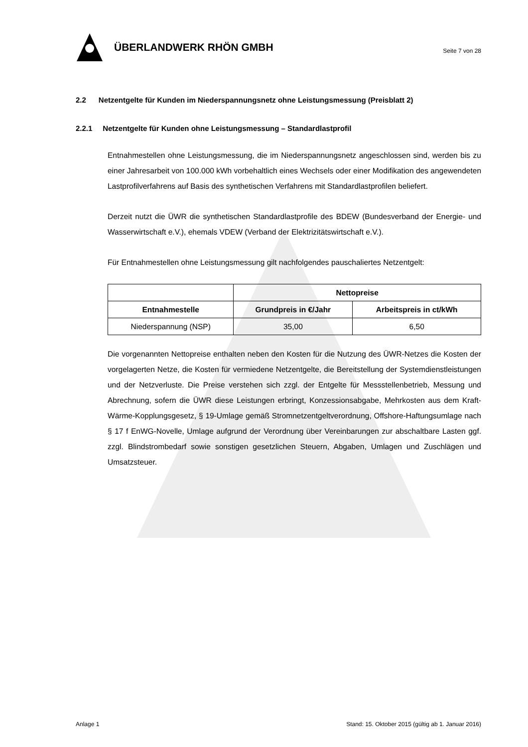ÜBERLANDWERK RHÖN GMBH
Seite 7 von 28
2.2 Netzentgelte für Kunden im Niederspannungsnetz ohne Leistungsmessung (Preisblatt 2)
2.2.1 Netzentgelte für Kunden ohne Leistungsmessung – Standardlastprofil
Entnahmestellen ohne Leistungsmessung, die im Niederspannungsnetz angeschlossen sind, werden bis zu einer Jahresarbeit von 100.000 kWh vorbehaltlich eines Wechsels oder einer Modifikation des angewendeten Lastprofilverfahrens auf Basis des synthetischen Verfahrens mit Standardlastprofilen beliefert.
Derzeit nutzt die ÜWR die synthetischen Standardlastprofile des BDEW (Bundesverband der Energie- und Wasserwirtschaft e.V.), ehemals VDEW (Verband der Elektrizitätswirtschaft e.V.).
Für Entnahmestellen ohne Leistungsmessung gilt nachfolgendes pauschaliertes Netzentgelt:
| | Nettopreise | |
| --- | --- | --- |
| Entnahmestelle | Grundpreis in €/Jahr | Arbeitspreis in ct/kWh |
| Niederspannung (NSP) | 35,00 | 6,50 |
Die vorgenannten Nettopreise enthalten neben den Kosten für die Nutzung des ÜWR-Netzes die Kosten der vorgelagerten Netze, die Kosten für vermiedene Netzentgelte, die Bereitstellung der Systemdienstleistungen und der Netzverluste. Die Preise verstehen sich zzgl. der Entgelte für Messstellenbetrieb, Messung und Abrechnung, sofern die ÜWR diese Leistungen erbringt, Konzessionsabgabe, Mehrkosten aus dem Kraft-Wärme-Kopplungsgesetz, § 19-Umlage gemäß Stromnetzentgeltverordnung, Offshore-Haftungsumlage nach § 17 f EnWG-Novelle, Umlage aufgrund der Verordnung über Vereinbarungen zur abschaltbare Lasten ggf. zzgl. Blindstrombedarf sowie sonstigen gesetzlichen Steuern, Abgaben, Umlagen und Zuschlägen und Umsatzsteuer.
Anlage 1 Stand: 15. Oktober 2015 (gültig ab 1. Januar 2016)